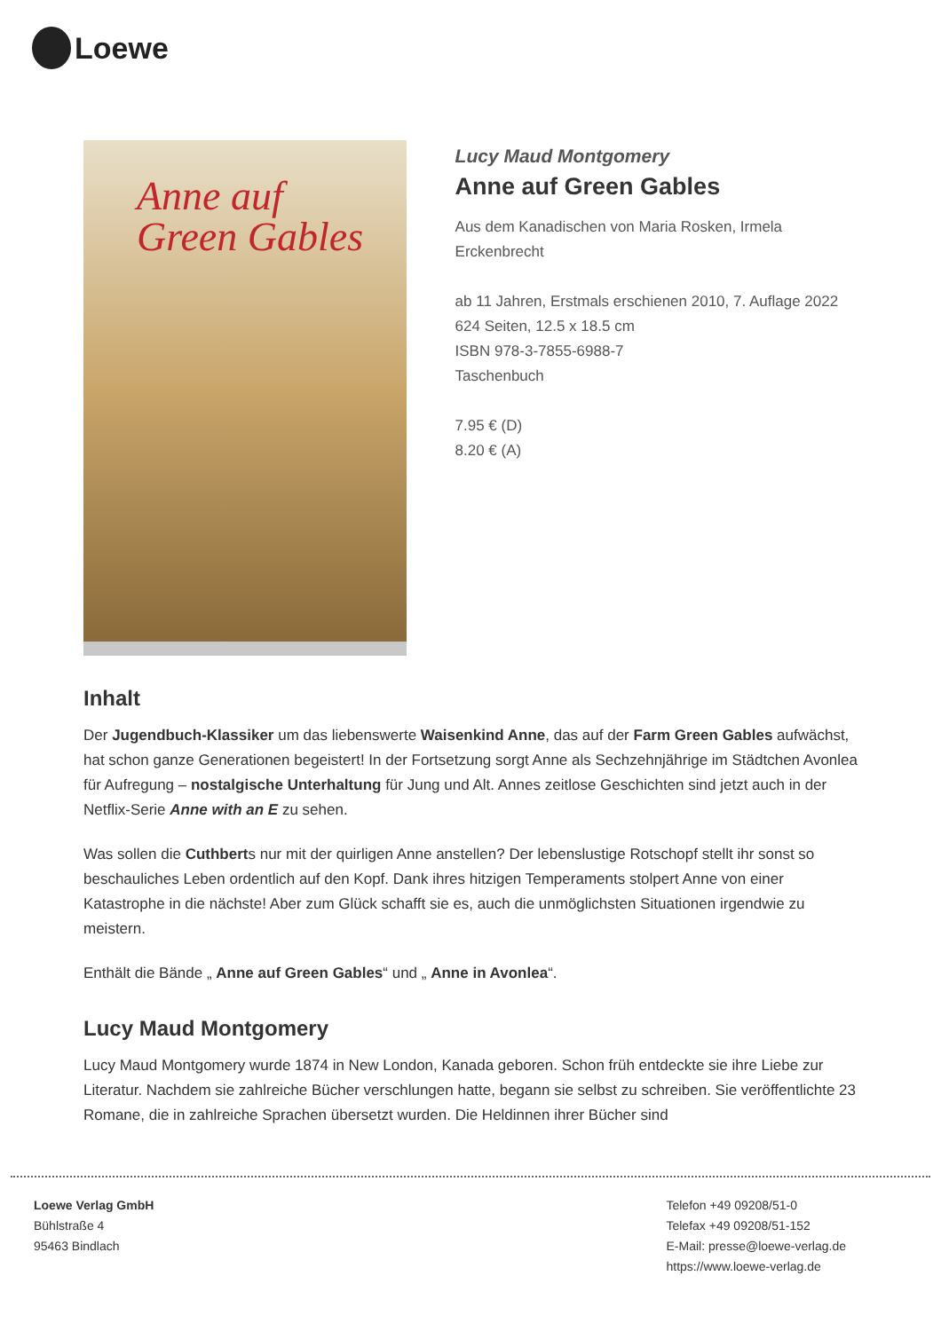Loewe
Anne auf
Green Gables
Lucy Maud Montgomery
Anne auf Green Gables
Aus dem Kanadischen von Maria Rosken, Irmela Erckenbrecht
ab 11 Jahren, Erstmals erschienen 2010, 7. Auflage 2022
624 Seiten, 12.5 x 18.5 cm
ISBN 978-3-7855-6988-7
Taschenbuch
7.95 € (D)
8.20 € (A)
Inhalt
Der Jugendbuch-Klassiker um das liebenswerte Waisenkind Anne, das auf der Farm Green Gables aufwächst, hat schon ganze Generationen begeistert! In der Fortsetzung sorgt Anne als Sechzehnjährige im Städtchen Avonlea für Aufregung – nostalgische Unterhaltung für Jung und Alt. Annes zeitlose Geschichten sind jetzt auch in der Netflix-Serie Anne with an E zu sehen.
Was sollen die Cuthberts nur mit der quirligen Anne anstellen? Der lebenslustige Rotschopf stellt ihr sonst so beschauliches Leben ordentlich auf den Kopf. Dank ihres hitzigen Temperaments stolpert Anne von einer Katastrophe in die nächste! Aber zum Glück schafft sie es, auch die unmöglichsten Situationen irgendwie zu meistern.
Enthält die Bände „ Anne auf Green Gables“ und „ Anne in Avonlea“.
Lucy Maud Montgomery
Lucy Maud Montgomery wurde 1874 in New London, Kanada geboren. Schon früh entdeckte sie ihre Liebe zur Literatur. Nachdem sie zahlreiche Bücher verschlungen hatte, begann sie selbst zu schreiben. Sie veröffentlichte 23 Romane, die in zahlreiche Sprachen übersetzt wurden. Die Heldinnen ihrer Bücher sind
Loewe Verlag GmbH
Bühlstraße 4
95463 Bindlach
Telefon +49 09208/51-0
Telefax +49 09208/51-152
E-Mail: presse@loewe-verlag.de
https://www.loewe-verlag.de